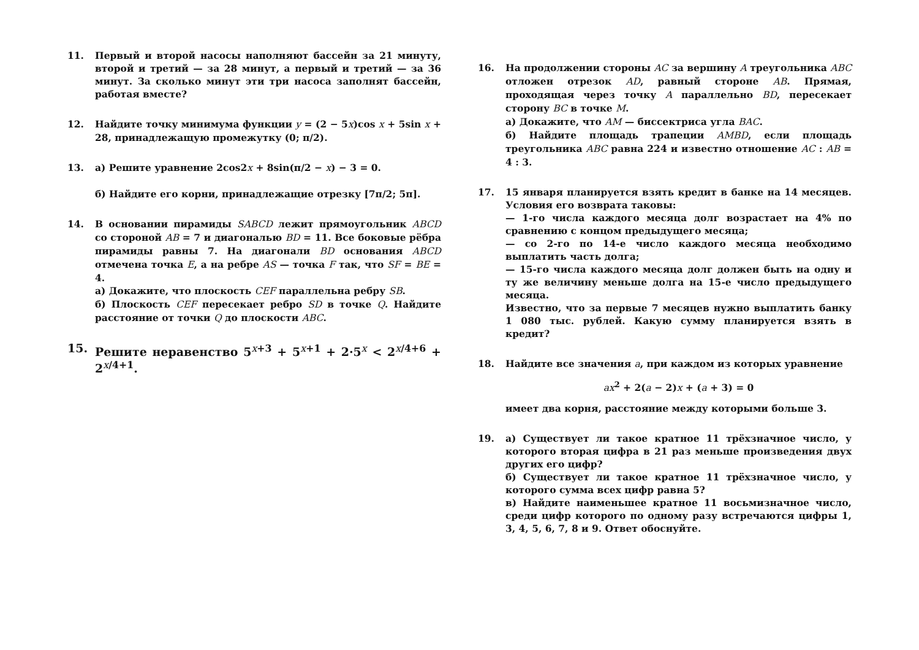11. Первый и второй насосы наполняют бассейн за 21 минуту, второй и третий — за 28 минут, а первый и третий — за 36 минут. За сколько минут эти три насоса заполнят бассейн, работая вместе?
12. Найдите точку минимума функции y = (2 − 5x)cos x + 5sin x + 28, принадлежащую промежутку (0; π/2).
13. а) Решите уравнение 2cos2x + 8sin(π/2 − x) − 3 = 0.
б) Найдите его корни, принадлежащие отрезку [7π/2; 5π].
14. В основании пирамиды SABCD лежит прямоугольник ABCD со стороной AB = 7 и диагональю BD = 11. Все боковые рёбра пирамиды равны 7. На диагонали BD основания ABCD отмечена точка E, а на ребре AS — точка F так, что SF = BE = 4.
а) Докажите, что плоскость CEF параллельна ребру SB.
б) Плоскость CEF пересекает ребро SD в точке Q. Найдите расстояние от точки Q до плоскости ABC.
15. Решите неравенство 5<sup>x+3</sup> + 5<sup>x+1</sup> + 2·5<sup>x</sup> < 2<sup>x/4+6</sup> + 2<sup>x/4+1</sup>.
16. На продолжении стороны AC за вершину A треугольника ABC отложен отрезок AD, равный стороне AB. Прямая, проходящая через точку A параллельно BD, пересекает сторону BC в точке M.
а) Докажите, что AM — биссектриса угла BAC.
б) Найдите площадь трапеции AMBD, если площадь треугольника ABC равна 224 и известно отношение AC : AB = 4 : 3.
17. 15 января планируется взять кредит в банке на 14 месяцев. Условия его возврата таковы:
— 1-го числа каждого месяца долг возрастает на 4% по сравнению с концом предыдущего месяца;
— со 2-го по 14-е число каждого месяца необходимо выплатить часть долга;
— 15-го числа каждого месяца долг должен быть на одну и ту же величину меньше долга на 15-е число предыдущего месяца.
Известно, что за первые 7 месяцев нужно выплатить банку 1 080 тыс. рублей. Какую сумму планируется взять в кредит?
18. Найдите все значения a, при каждом из которых уравнение
ax<sup>2</sup> + 2(a − 2)x + (a + 3) = 0
имеет два корня, расстояние между которыми больше 3.
19. а) Существует ли такое кратное 11 трёхзначное число, у которого вторая цифра в 21 раз меньше произведения двух других его цифр?
б) Существует ли такое кратное 11 трёхзначное число, у которого сумма всех цифр равна 5?
в) Найдите наименьшее кратное 11 восьмизначное число, среди цифр которого по одному разу встречаются цифры 1, 3, 4, 5, 6, 7, 8 и 9. Ответ обоснуйте.